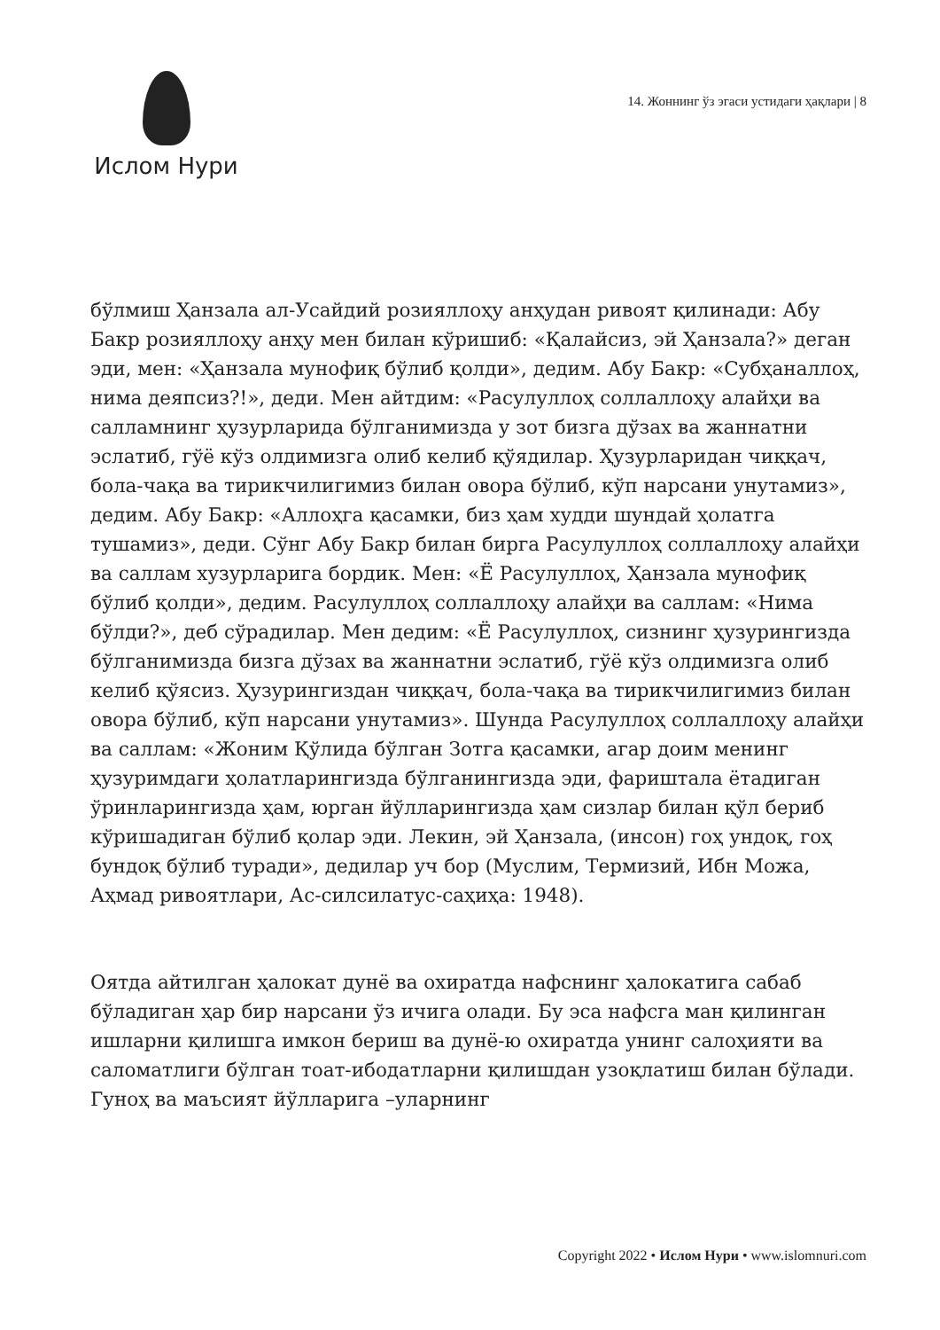Ислом Нури
14. Жоннинг ўз эгаси устидаги ҳақлари | 8
бўлмиш Ҳанзала ал-Усайдий розияллоҳу анҳудан ривоят қилинади: Абу Бакр розияллоҳу анҳу мен билан кўришиб: «Қалайсиз, эй Ҳанзала?» деган эди, мен: «Ҳанзала мунофиқ бўлиб қолди», дедим. Абу Бакр: «Субҳаналлоҳ, нима деяпсиз?!», деди. Мен айтдим: «Расулуллоҳ соллаллоҳу алайҳи ва салламнинг ҳузурларида бўлганимизда у зот бизга дўзах ва жаннатни эслатиб, гўё кўз олдимизга олиб келиб қўядилар. Ҳузурларидан чиққач, бола-чақа ва тирикчилигимиз билан овора бўлиб, кўп нарсани унутамиз», дедим. Абу Бакр: «Аллоҳга қасамки, биз ҳам худди шундай ҳолатга тушамиз», деди. Сўнг Абу Бакр билан бирга Расулуллоҳ соллаллоҳу алайҳи ва саллам хузурларига бордик. Мен: «Ё Расулуллоҳ, Ҳанзала мунофиқ бўлиб қолди», дедим. Расулуллоҳ соллаллоҳу алайҳи ва саллам: «Нима бўлди?», деб сўрадилар. Мен дедим: «Ё Расулуллоҳ, сизнинг ҳузурингизда бўлганимизда бизга дўзах ва жаннатни эслатиб, гўё кўз олдимизга олиб келиб қўясиз. Ҳузурингиздан чиққач, бола-чақа ва тирикчилигимиз билан овора бўлиб, кўп нарсани унутамиз». Шунда Расулуллоҳ соллаллоҳу алайҳи ва саллам: «Жоним Қўлида бўлган Зотга қасамки, агар доим менинг ҳузуримдаги ҳолатларингизда бўлганингизда эди, фариштала ётадиган ўринларингизда ҳам, юрган йўлларингизда ҳам сизлар билан қўл бериб кўришадиган бўлиб қолар эди. Лекин, эй Ҳанзала, (инсон) гоҳ ундоқ, гоҳ бундоқ бўлиб туради», дедилар уч бор (Муслим, Термизий, Ибн Можа, Аҳмад ривоятлари, Ас-силсилатус-саҳиҳа: 1948).
Оятда айтилган ҳалокат дунё ва охиратда нафснинг ҳалокатига сабаб бўладиган ҳар бир нарсани ўз ичига олади. Бу эса нафсга ман қилинган ишларни қилишга имкон бериш ва дунё-ю охиратда унинг салоҳияти ва саломатлиги бўлган тоат-ибодатларни қилишдан узоқлатиш билан бўлади. Гуноҳ ва маъсият йўлларига –уларнинг
Copyright 2022 • Ислом Нури • www.islomnuri.com